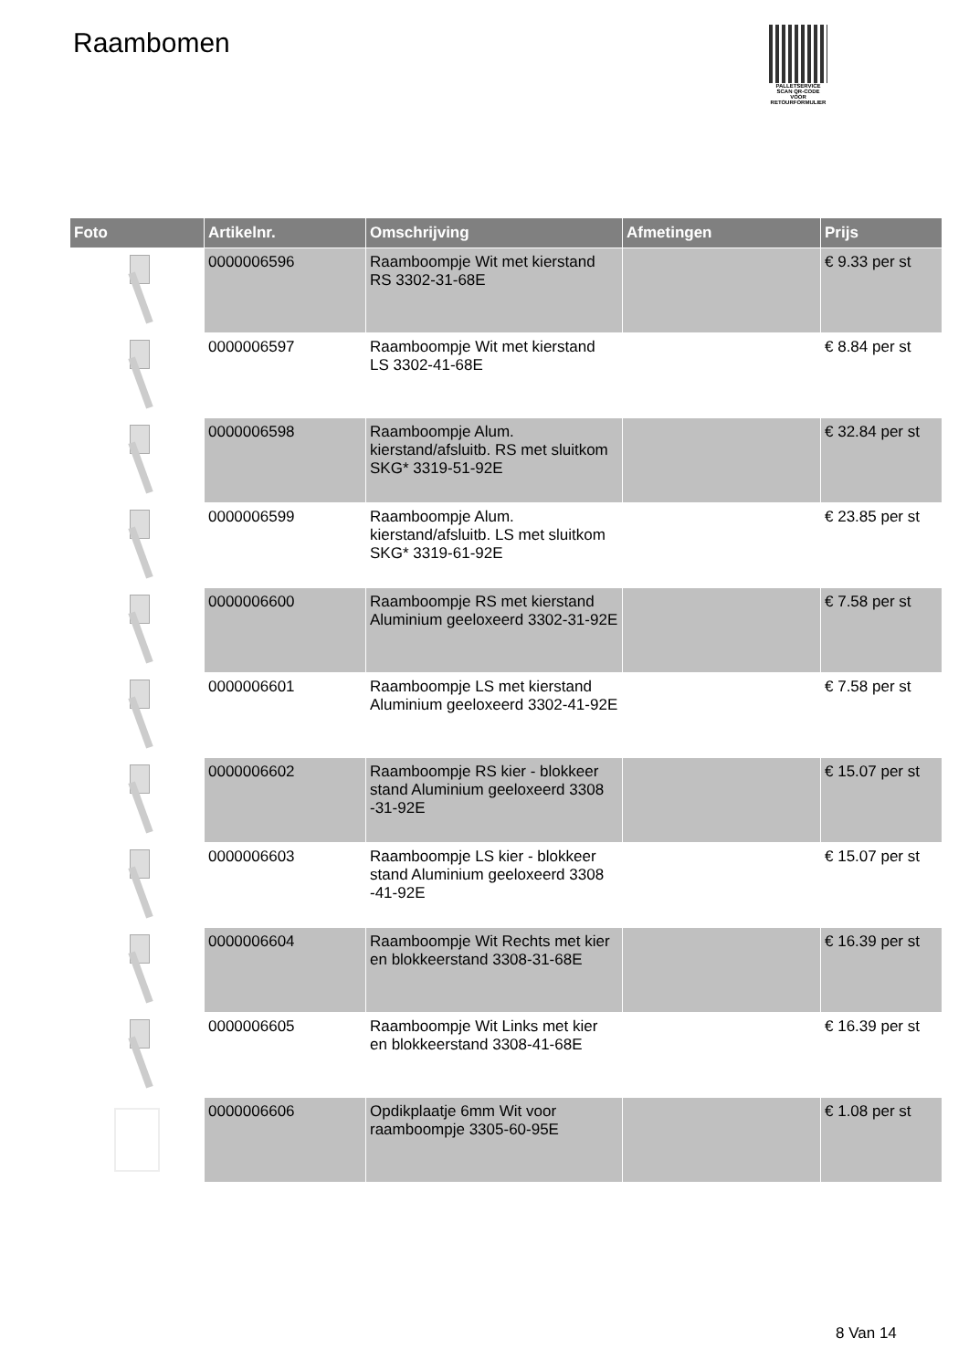Raambomen
PALLETSERVICE
SCAN QR-CODE VOOR RETOURFORMULIER
| Foto | Artikelnr. | Omschrijving | Afmetingen | Prijs |
| --- | --- | --- | --- | --- |
| | 0000006596 | Raamboompje Wit met kierstand RS 3302-31-68E | | € 9.33 per st |
| | 0000006597 | Raamboompje Wit met kierstand LS 3302-41-68E | | € 8.84 per st |
| | 0000006598 | Raamboompje Alum. kierstand/afsluitb. RS met sluitkom SKG* 3319-51-92E | | € 32.84 per st |
| | 0000006599 | Raamboompje Alum. kierstand/afsluitb. LS met sluitkom SKG* 3319-61-92E | | € 23.85 per st |
| | 0000006600 | Raamboompje RS met kierstand Aluminium geeloxeerd 3302-31-92E | | € 7.58 per st |
| | 0000006601 | Raamboompje LS met kierstand Aluminium geeloxeerd 3302-41-92E | | € 7.58 per st |
| | 0000006602 | Raamboompje RS kier - blokkeer stand Aluminium geeloxeerd 3308 -31-92E | | € 15.07 per st |
| | 0000006603 | Raamboompje LS kier - blokkeer stand Aluminium geeloxeerd 3308 -41-92E | | € 15.07 per st |
| | 0000006604 | Raamboompje Wit Rechts met kier en blokkeerstand 3308-31-68E | | € 16.39 per st |
| | 0000006605 | Raamboompje Wit Links met kier en blokkeerstand 3308-41-68E | | € 16.39 per st |
| | 0000006606 | Opdikplaatje 6mm Wit voor raamboompje 3305-60-95E | | € 1.08 per st |
8 Van 14